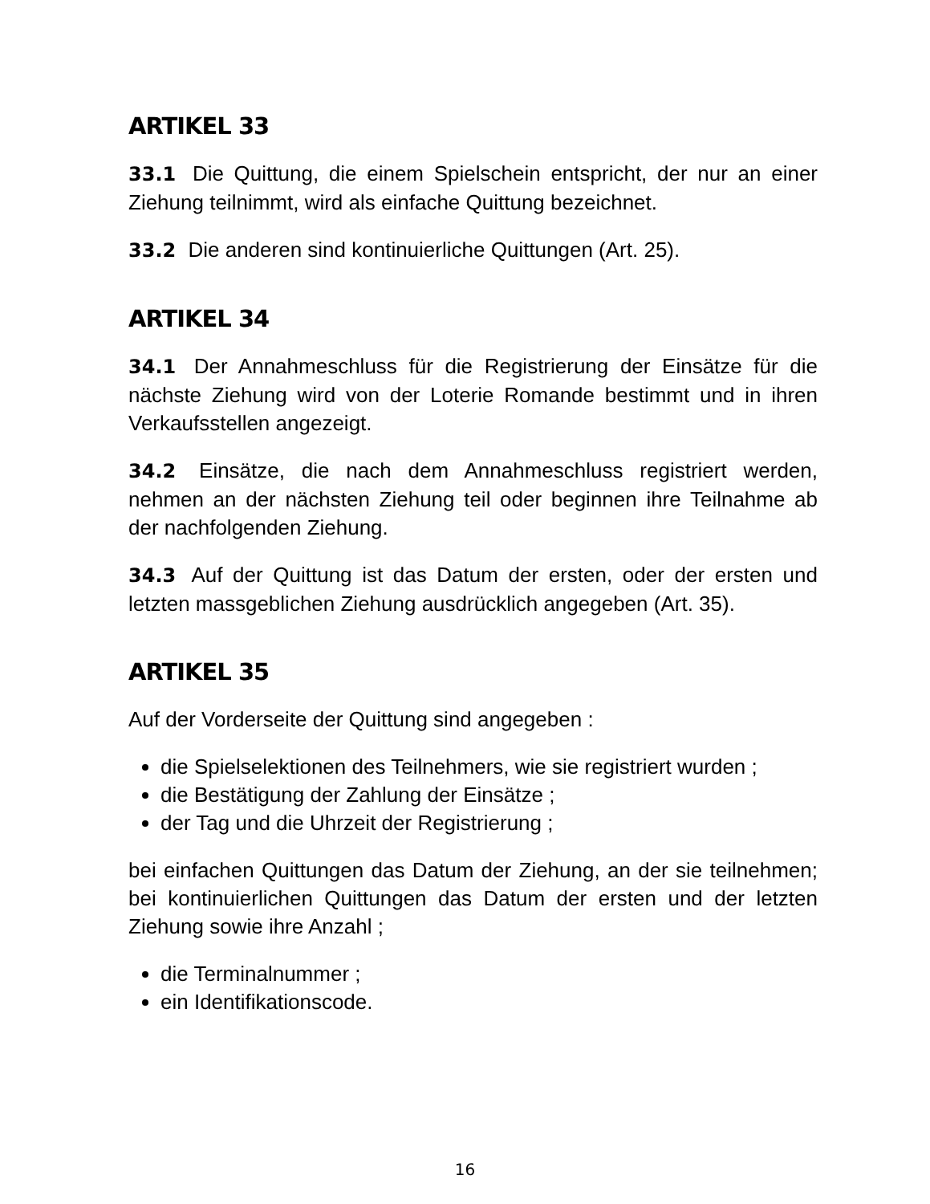ARTIKEL 33
33.1 Die Quittung, die einem Spielschein entspricht, der nur an einer Ziehung teilnimmt, wird als einfache Quittung bezeichnet.
33.2 Die anderen sind kontinuierliche Quittungen (Art. 25).
ARTIKEL 34
34.1 Der Annahmeschluss für die Registrierung der Einsätze für die nächste Ziehung wird von der Loterie Romande bestimmt und in ihren Verkaufsstellen angezeigt.
34.2 Einsätze, die nach dem Annahmeschluss registriert werden, nehmen an der nächsten Ziehung teil oder beginnen ihre Teilnahme ab der nachfolgenden Ziehung.
34.3 Auf der Quittung ist das Datum der ersten, oder der ersten und letzten massgeblichen Ziehung ausdrücklich angegeben (Art. 35).
ARTIKEL 35
Auf der Vorderseite der Quittung sind angegeben :
die Spielselektionen des Teilnehmers, wie sie registriert wurden ;
die Bestätigung der Zahlung der Einsätze ;
der Tag und die Uhrzeit der Registrierung ;
bei einfachen Quittungen das Datum der Ziehung, an der sie teilnehmen; bei kontinuierlichen Quittungen das Datum der ersten und der letzten Ziehung sowie ihre Anzahl ;
die Terminalnummer ;
ein Identifikationscode.
16